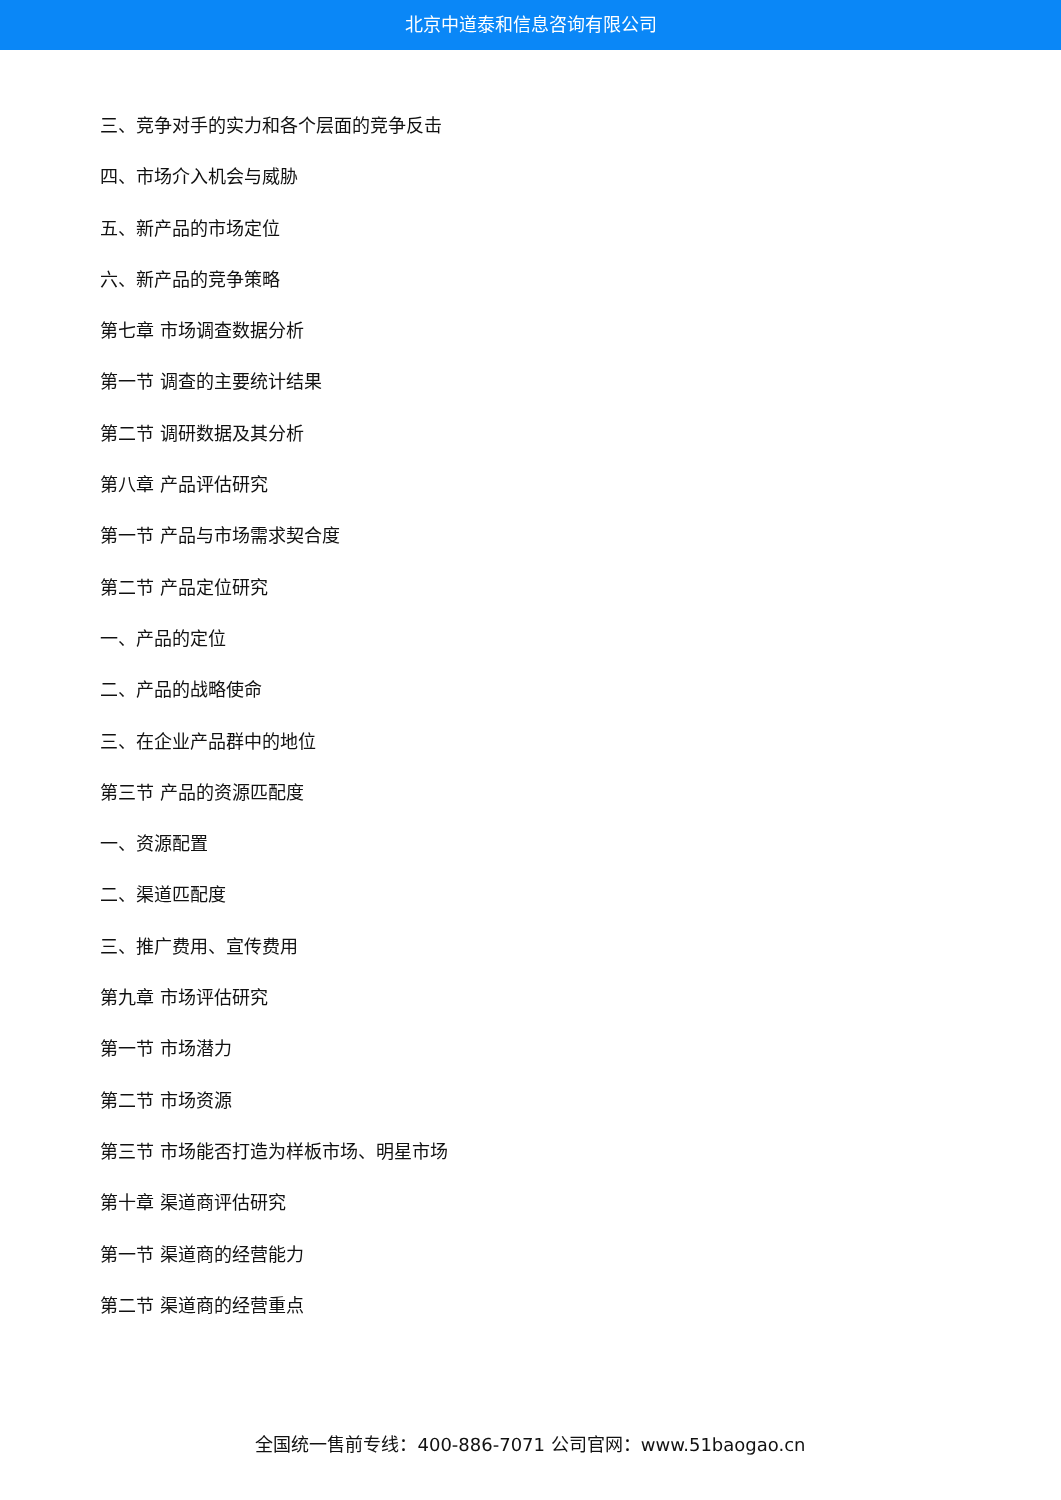北京中道泰和信息咨询有限公司
三、竞争对手的实力和各个层面的竞争反击
四、市场介入机会与威胁
五、新产品的市场定位
六、新产品的竞争策略
第七章 市场调查数据分析
第一节 调查的主要统计结果
第二节 调研数据及其分析
第八章 产品评估研究
第一节 产品与市场需求契合度
第二节 产品定位研究
一、产品的定位
二、产品的战略使命
三、在企业产品群中的地位
第三节 产品的资源匹配度
一、资源配置
二、渠道匹配度
三、推广费用、宣传费用
第九章 市场评估研究
第一节 市场潜力
第二节 市场资源
第三节 市场能否打造为样板市场、明星市场
第十章 渠道商评估研究
第一节 渠道商的经营能力
第二节 渠道商的经营重点
全国统一售前专线：400-886-7071 公司官网：www.51baogao.cn